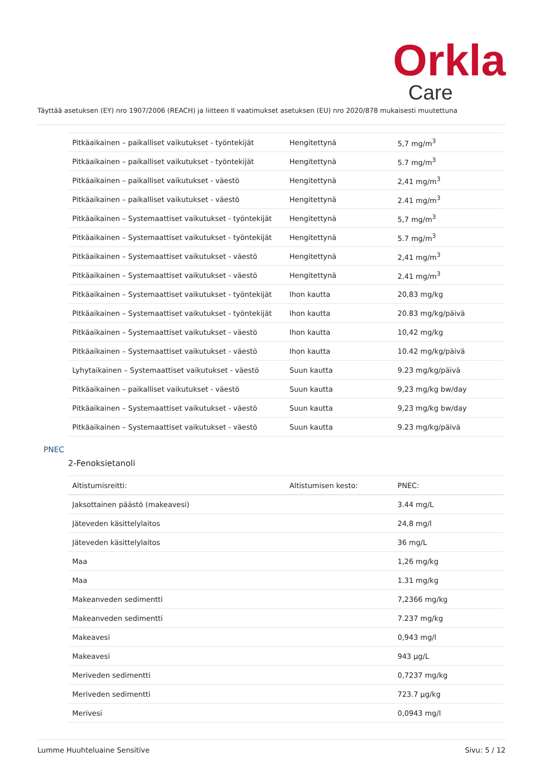Orkla
Care
Täyttää asetuksen (EY) nro 1907/2006 (REACH) ja liitteen II vaatimukset asetuksen (EU) nro 2020/878 mukaisesti muutettuna
| Pitkäaikainen – paikalliset vaikutukset - työntekijät | Hengitettynä | 5,7 mg/m<sup>3</sup> |
| Pitkäaikainen – paikalliset vaikutukset - työntekijät | Hengitettynä | 5.7 mg/m<sup>3</sup> |
| Pitkäaikainen – paikalliset vaikutukset - väestö | Hengitettynä | 2,41 mg/m<sup>3</sup> |
| Pitkäaikainen – paikalliset vaikutukset - väestö | Hengitettynä | 2.41 mg/m<sup>3</sup> |
| Pitkäaikainen – Systemaattiset vaikutukset - työntekijät | Hengitettynä | 5,7 mg/m<sup>3</sup> |
| Pitkäaikainen – Systemaattiset vaikutukset - työntekijät | Hengitettynä | 5.7 mg/m<sup>3</sup> |
| Pitkäaikainen – Systemaattiset vaikutukset - väestö | Hengitettynä | 2,41 mg/m<sup>3</sup> |
| Pitkäaikainen – Systemaattiset vaikutukset - väestö | Hengitettynä | 2.41 mg/m<sup>3</sup> |
| Pitkäaikainen – Systemaattiset vaikutukset - työntekijät | Ihon kautta | 20,83 mg/kg |
| Pitkäaikainen – Systemaattiset vaikutukset - työntekijät | Ihon kautta | 20.83 mg/kg/päivä |
| Pitkäaikainen – Systemaattiset vaikutukset - väestö | Ihon kautta | 10,42 mg/kg |
| Pitkäaikainen – Systemaattiset vaikutukset - väestö | Ihon kautta | 10.42 mg/kg/päivä |
| Lyhytaikainen – Systemaattiset vaikutukset - väestö | Suun kautta | 9.23 mg/kg/päivä |
| Pitkäaikainen – paikalliset vaikutukset - väestö | Suun kautta | 9,23 mg/kg bw/day |
| Pitkäaikainen – Systemaattiset vaikutukset - väestö | Suun kautta | 9,23 mg/kg bw/day |
| Pitkäaikainen – Systemaattiset vaikutukset - väestö | Suun kautta | 9.23 mg/kg/päivä |
PNEC
2-Fenoksietanoli
| Altistumisreitti: | Altistumisen kesto: | PNEC: |
| --- | --- | --- |
| Jaksottainen päästö (makeavesi) | | 3.44 mg/L |
| Jäteveden käsittelylaitos | | 24,8 mg/l |
| Jäteveden käsittelylaitos | | 36 mg/L |
| Maa | | 1,26 mg/kg |
| Maa | | 1.31 mg/kg |
| Makeanveden sedimentti | | 7,2366 mg/kg |
| Makeanveden sedimentti | | 7.237 mg/kg |
| Makeavesi | | 0,943 mg/l |
| Makeavesi | | 943 µg/L |
| Meriveden sedimentti | | 0,7237 mg/kg |
| Meriveden sedimentti | | 723.7 µg/kg |
| Merivesi | | 0,0943 mg/l |
Lumme Huuhteluaine Sensitive Sivu: 5 / 12